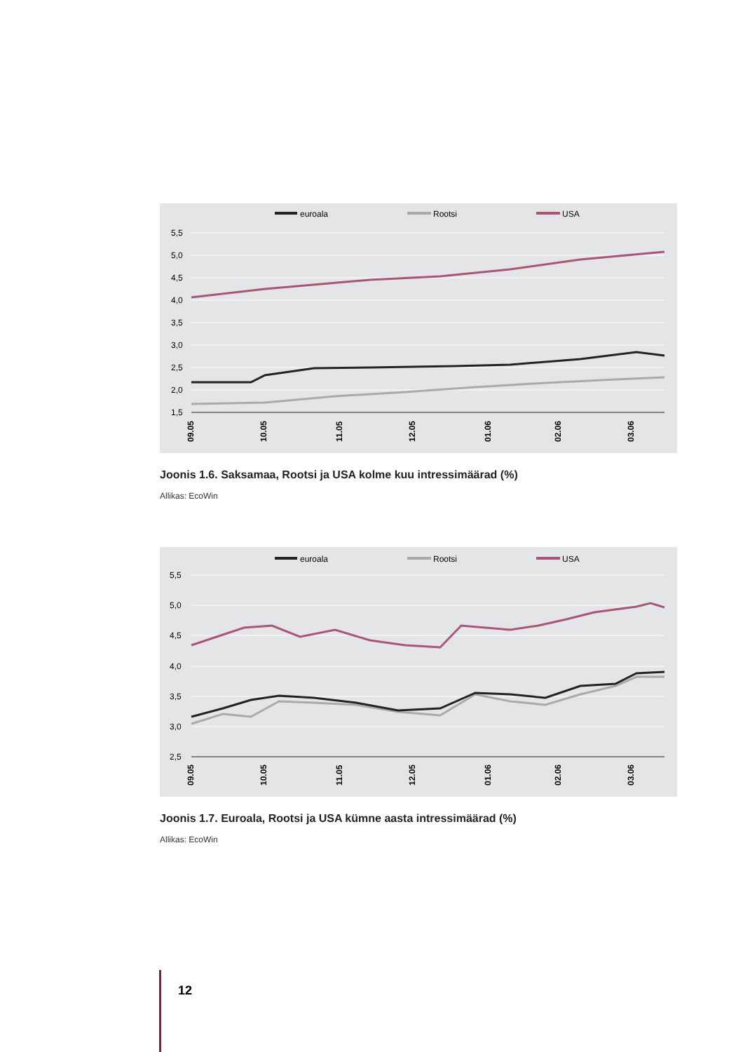euroala
Rootsi
USA
5,5
5,0
4,5
4,0
3,5
3,0
2,5
2,0
1,5
09.05
10.05
11.05
12.05
01.06
02.06
03.06
Joonis 1.6. Saksamaa, Rootsi ja USA kolme kuu intressimäärad (%)
Allikas: EcoWin
euroala
Rootsi
USA
5,5
5,0
4,5
4,0
3,5
3,0
2,5
09.05
10.05
11.05
12.05
01.06
02.06
03.06
Joonis 1.7. Euroala, Rootsi ja USA kümne aasta intressimäärad (%)
Allikas: EcoWin
12